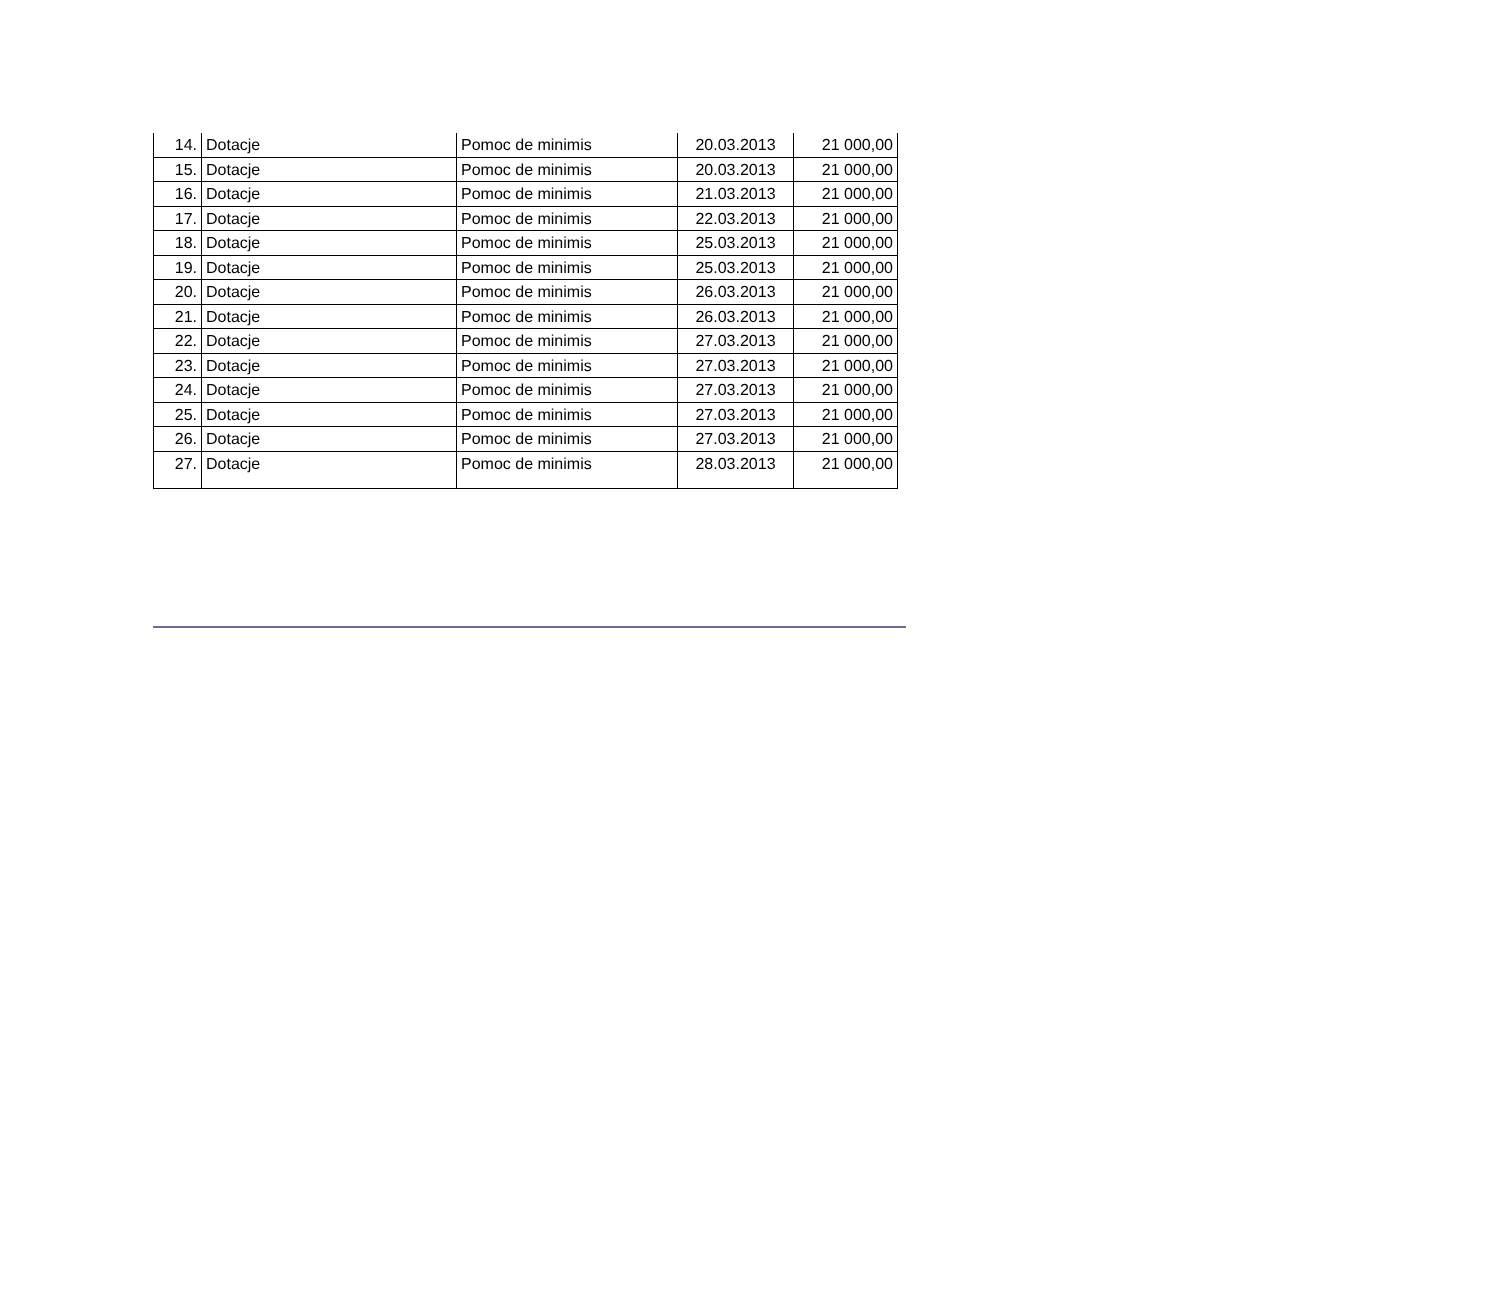| 14. | Dotacje | Pomoc de minimis | 20.03.2013 | 21 000,00 |
| 15. | Dotacje | Pomoc de minimis | 20.03.2013 | 21 000,00 |
| 16. | Dotacje | Pomoc de minimis | 21.03.2013 | 21 000,00 |
| 17. | Dotacje | Pomoc de minimis | 22.03.2013 | 21 000,00 |
| 18. | Dotacje | Pomoc de minimis | 25.03.2013 | 21 000,00 |
| 19. | Dotacje | Pomoc de minimis | 25.03.2013 | 21 000,00 |
| 20. | Dotacje | Pomoc de minimis | 26.03.2013 | 21 000,00 |
| 21. | Dotacje | Pomoc de minimis | 26.03.2013 | 21 000,00 |
| 22. | Dotacje | Pomoc de minimis | 27.03.2013 | 21 000,00 |
| 23. | Dotacje | Pomoc de minimis | 27.03.2013 | 21 000,00 |
| 24. | Dotacje | Pomoc de minimis | 27.03.2013 | 21 000,00 |
| 25. | Dotacje | Pomoc de minimis | 27.03.2013 | 21 000,00 |
| 26. | Dotacje | Pomoc de minimis | 27.03.2013 | 21 000,00 |
| 27. | Dotacje | Pomoc de minimis | 28.03.2013 | 21 000,00 |